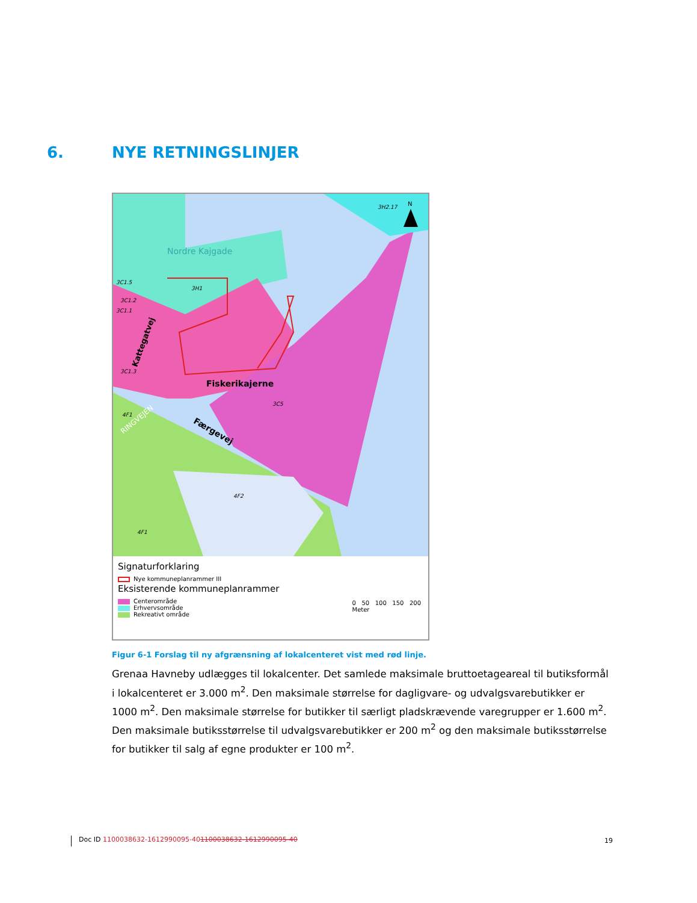6. NYE RETNINGSLINJER
Nordre Kajgade
Kattegatvej
Fiskerikajerne
Færgevej
RINGVEJEN
3C5
4F2
4F1
4F1
3C1.5
3C1.2
3C1.1
3C1.3
3H1
3H2.17
N
Signaturforklaring
Nye kommuneplanrammer III
Eksisterende kommuneplanrammer
Centerområde
Erhvervsområde
Rekreativt område
0 50 100 150 200
Meter
Figur 6-1 Forslag til ny afgrænsning af lokalcenteret vist med rød linje.
Grenaa Havneby udlægges til lokalcenter. Det samlede maksimale bruttoetageareal til butiksformål i lokalcenteret er 3.000 m<sup>2</sup>. Den maksimale størrelse for dagligvare- og udvalgsvarebutikker er 1000 m<sup>2</sup>. Den maksimale størrelse for butikker til særligt pladskrævende varegrupper er 1.600 m<sup>2</sup>. Den maksimale butiksstørrelse til udvalgsvarebutikker er 200 m<sup>2</sup> og den maksimale butiksstørrelse for butikker til salg af egne produkter er 100 m<sup>2</sup>.
Doc ID 1100038632-1612990095-401100038632-1612990095-40
19